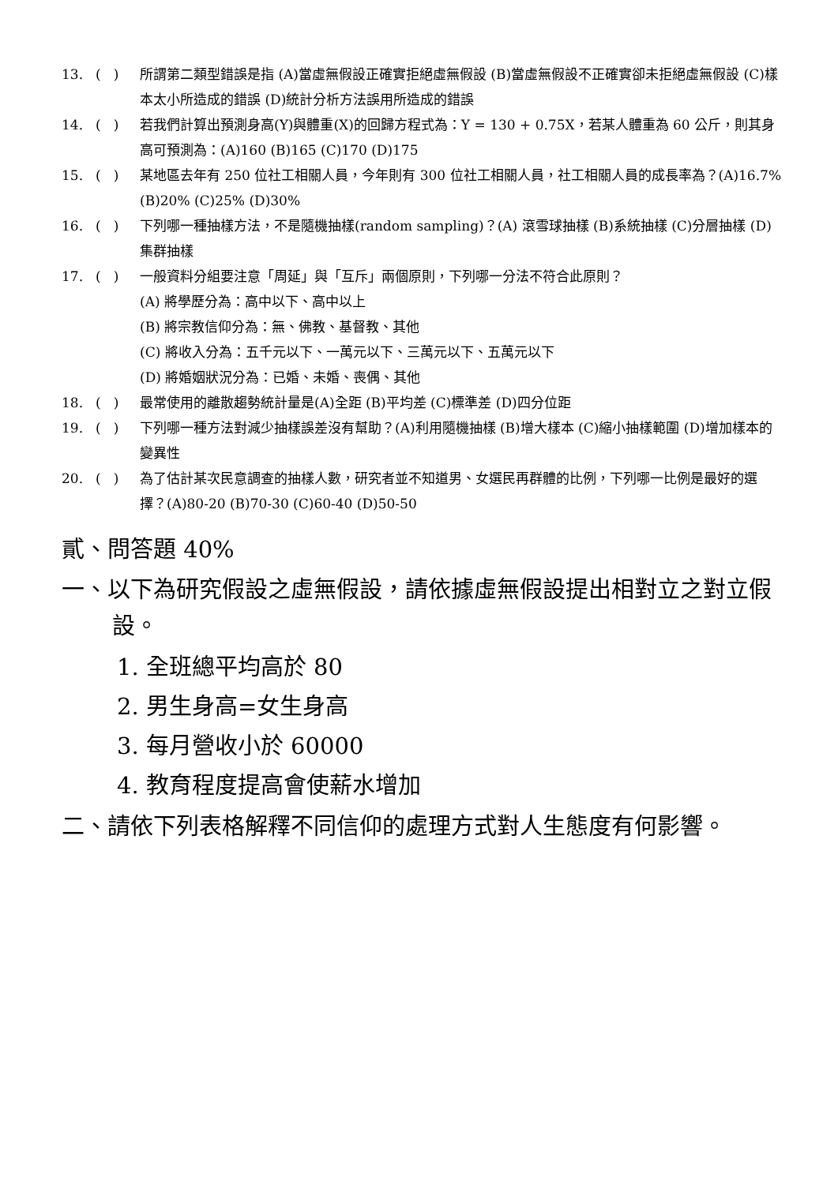13. ( ) 所謂第二類型錯誤是指 (A)當虛無假設正確實拒絕虛無假設 (B)當虛無假設不正確實卻未拒絕虛無假設 (C)樣本太小所造成的錯誤 (D)統計分析方法誤用所造成的錯誤
14. ( ) 若我們計算出預測身高(Y)與體重(X)的回歸方程式為：Y = 130 + 0.75X，若某人體重為 60 公斤，則其身高可預測為：(A)160 (B)165 (C)170 (D)175
15. ( ) 某地區去年有 250 位社工相關人員，今年則有 300 位社工相關人員，社工相關人員的成長率為？(A)16.7% (B)20% (C)25% (D)30%
16. ( ) 下列哪一種抽樣方法，不是隨機抽樣(random sampling)？(A) 滾雪球抽樣 (B)系統抽樣 (C)分層抽樣 (D)集群抽樣
17. ( ) 一般資料分組要注意「周延」與「互斥」兩個原則，下列哪一分法不符合此原則？
(A) 將學歷分為：高中以下、高中以上
(B) 將宗教信仰分為：無、佛教、基督教、其他
(C) 將收入分為：五千元以下、一萬元以下、三萬元以下、五萬元以下
(D) 將婚姻狀況分為：已婚、未婚、喪偶、其他
18. ( ) 最常使用的離散趨勢統計量是(A)全距 (B)平均差 (C)標準差 (D)四分位距
19. ( ) 下列哪一種方法對減少抽樣誤差沒有幫助？(A)利用隨機抽樣 (B)增大樣本 (C)縮小抽樣範圍 (D)增加樣本的變異性
20. ( ) 為了估計某次民意調查的抽樣人數，研究者並不知道男、女選民再群體的比例，下列哪一比例是最好的選擇？(A)80-20 (B)70-30 (C)60-40 (D)50-50
貳、問答題 40%
一、以下為研究假設之虛無假設，請依據虛無假設提出相對立之對立假設。
1. 全班總平均高於 80
2. 男生身高=女生身高
3. 每月營收小於 60000
4. 教育程度提高會使薪水增加
二、請依下列表格解釋不同信仰的處理方式對人生態度有何影響。